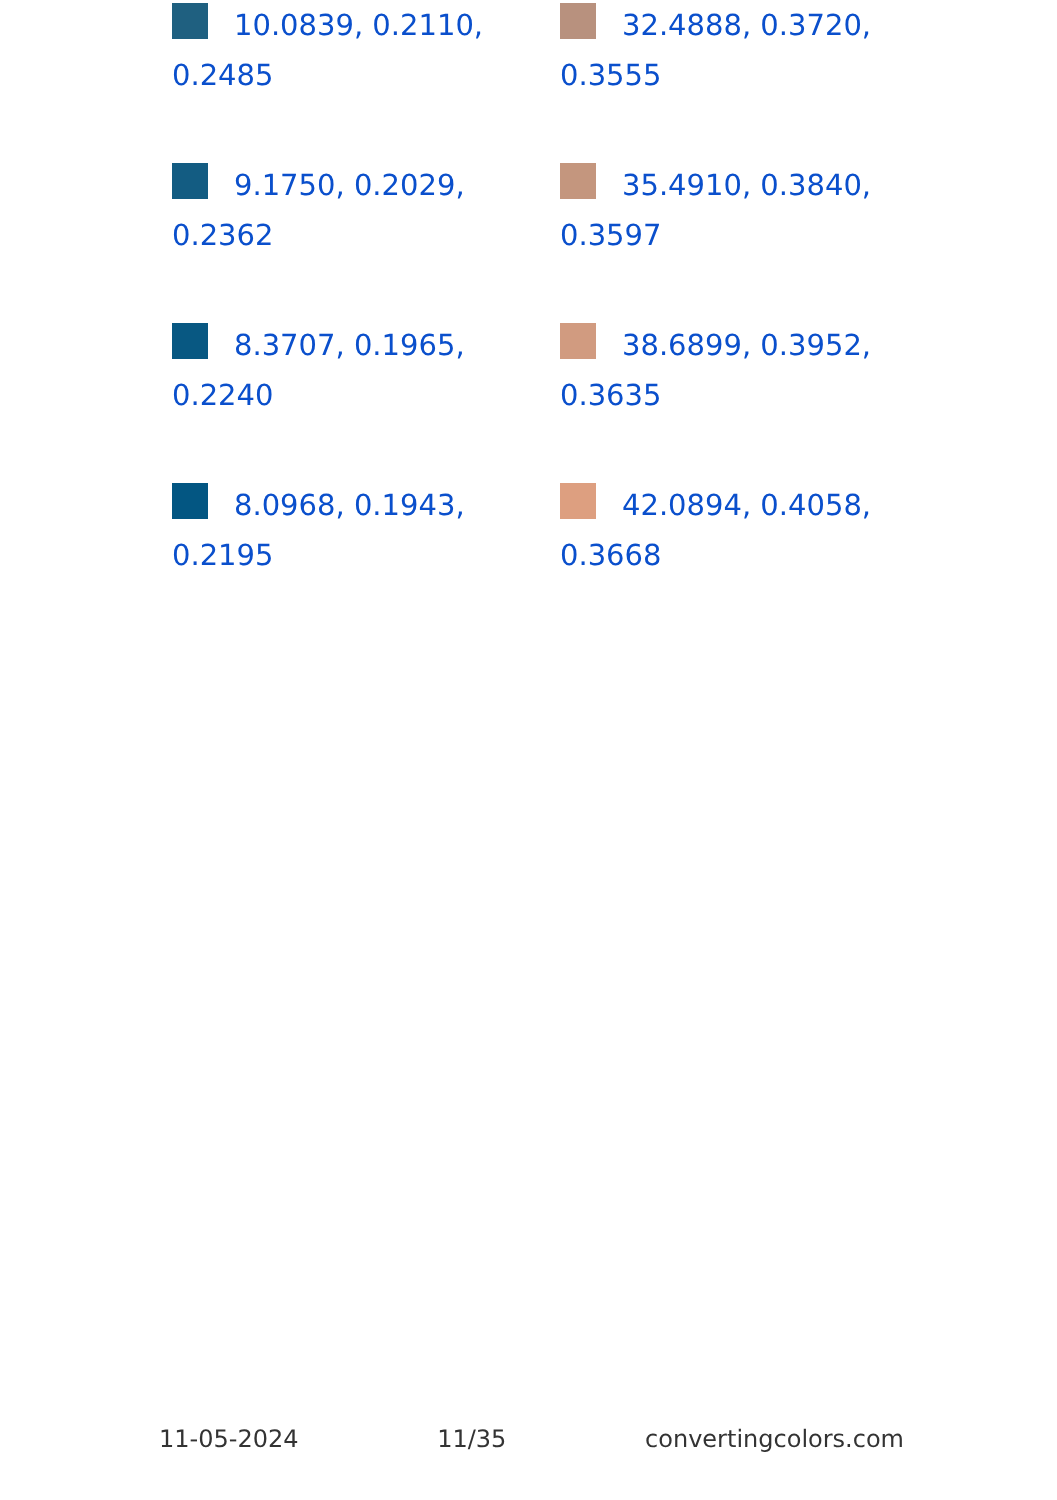10.0839, 0.2110, 0.2485
32.4888, 0.3720, 0.3555
9.1750, 0.2029, 0.2362
35.4910, 0.3840, 0.3597
8.3707, 0.1965, 0.2240
38.6899, 0.3952, 0.3635
8.0968, 0.1943, 0.2195
42.0894, 0.4058, 0.3668
11-05-2024 11/35 convertingcolors.com